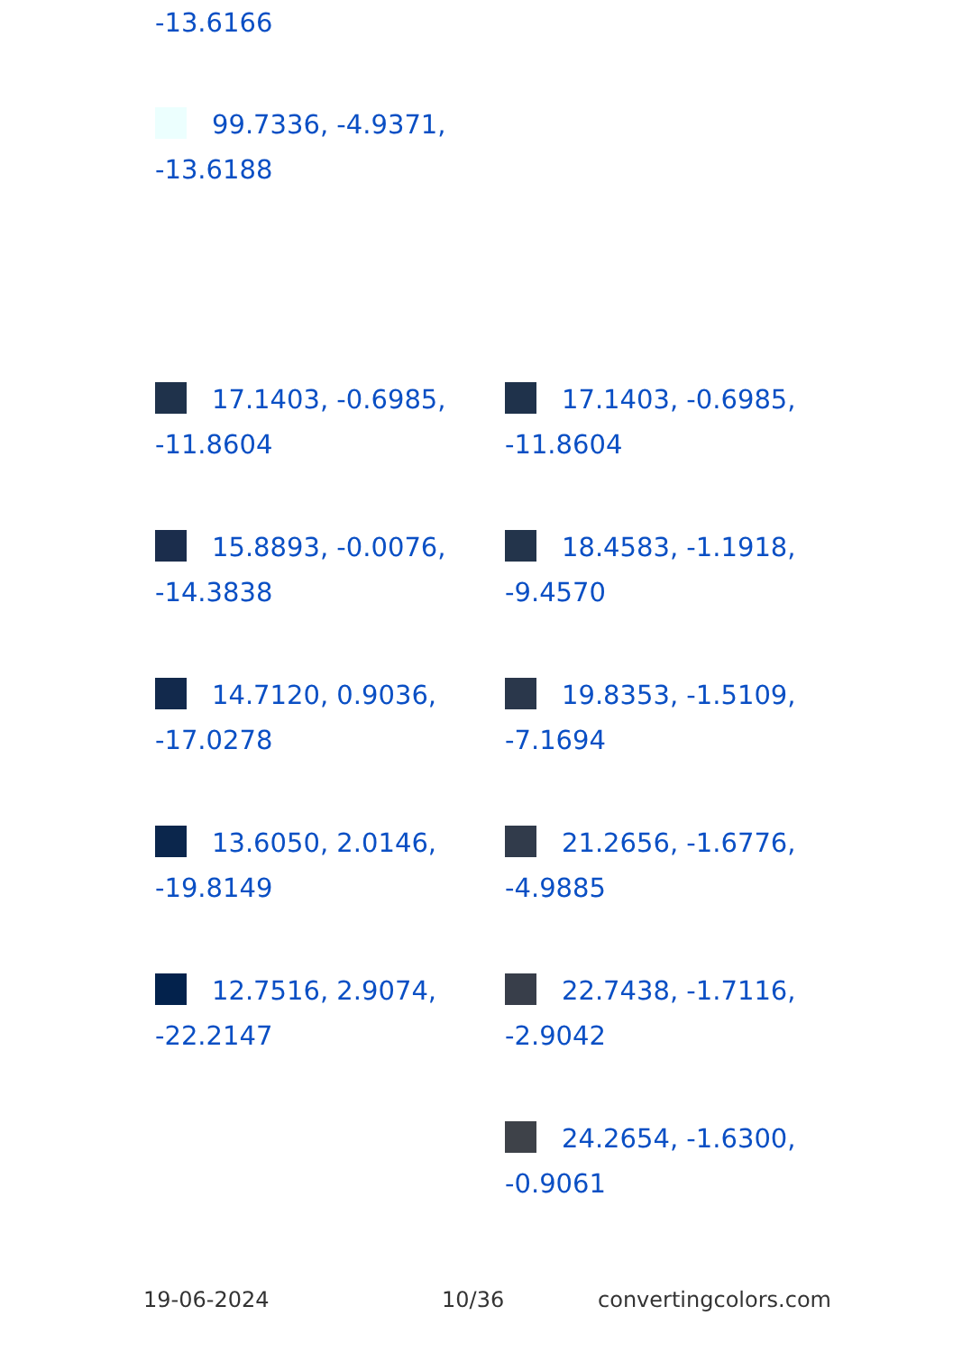-13.6166
99.7336, -4.9371, -13.6188
17.1403, -0.6985, -11.8604
17.1403, -0.6985, -11.8604
15.8893, -0.0076, -14.3838
18.4583, -1.1918, -9.4570
14.7120, 0.9036, -17.0278
19.8353, -1.5109, -7.1694
13.6050, 2.0146, -19.8149
21.2656, -1.6776, -4.9885
12.7516, 2.9074, -22.2147
22.7438, -1.7116, -2.9042
24.2654, -1.6300, -0.9061
19-06-2024 10/36 convertingcolors.com